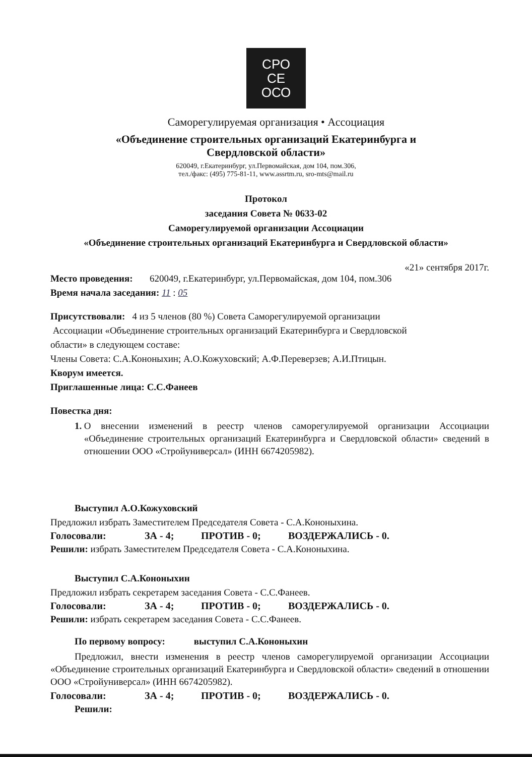СРО
СЕ
ОСО
Саморегулируемая организация • Ассоциация
«Объединение строительных организаций Екатеринбурга и
Свердловской области»
620049, г.Екатеринбург, ул.Первомайская, дом 104, пом.306,
тел./факс: (495) 775-81-11, www.assrtm.ru, sro-mts@mail.ru
Протокол
заседания Совета № 0633-02
Саморегулируемой организации Ассоциации
«Объединение строительных организаций Екатеринбурга и Свердловской области»
«21» сентября 2017г.
Место проведения: 620049, г.Екатеринбург, ул.Первомайская, дом 104, пом.306
Время начала заседания: 11 : 05
Присутствовали: 4 из 5 членов (80 %) Совета Саморегулируемой организации
Ассоциации «Объединение строительных организаций Екатеринбурга и Свердловской
области» в следующем составе:
Члены Совета: С.А.Кононыхин; А.О.Кожуховский; А.Ф.Переверзев; А.И.Птицын.
Кворум имеется.
Приглашенные лица: С.С.Фанеев
Повестка дня:
1. О внесении изменений в реестр членов саморегулируемой организации Ассоциации «Объединение строительных организаций Екатеринбурга и Свердловской области» сведений в отношении ООО «Стройуниверсал» (ИНН 6674205982).
Выступил А.О.Кожуховский
Предложил избрать Заместителем Председателя Совета - С.А.Кононыхина.
Голосовали: ЗА - 4; ПРОТИВ - 0; ВОЗДЕРЖАЛИСЬ - 0.
Решили: избрать Заместителем Председателя Совета - С.А.Кононыхина.
Выступил С.А.Кононыхин
Предложил избрать секретарем заседания Совета - С.С.Фанеев.
Голосовали: ЗА - 4; ПРОТИВ - 0; ВОЗДЕРЖАЛИСЬ - 0.
Решили: избрать секретарем заседания Совета - С.С.Фанеев.
По первому вопросу: выступил С.А.Кононыхин
Предложил, внести изменения в реестр членов саморегулируемой организации Ассоциации «Объединение строительных организаций Екатеринбурга и Свердловской области» сведений в отношении ООО «Стройуниверсал» (ИНН 6674205982).
Голосовали: ЗА - 4; ПРОТИВ - 0; ВОЗДЕРЖАЛИСЬ - 0.
Решили: